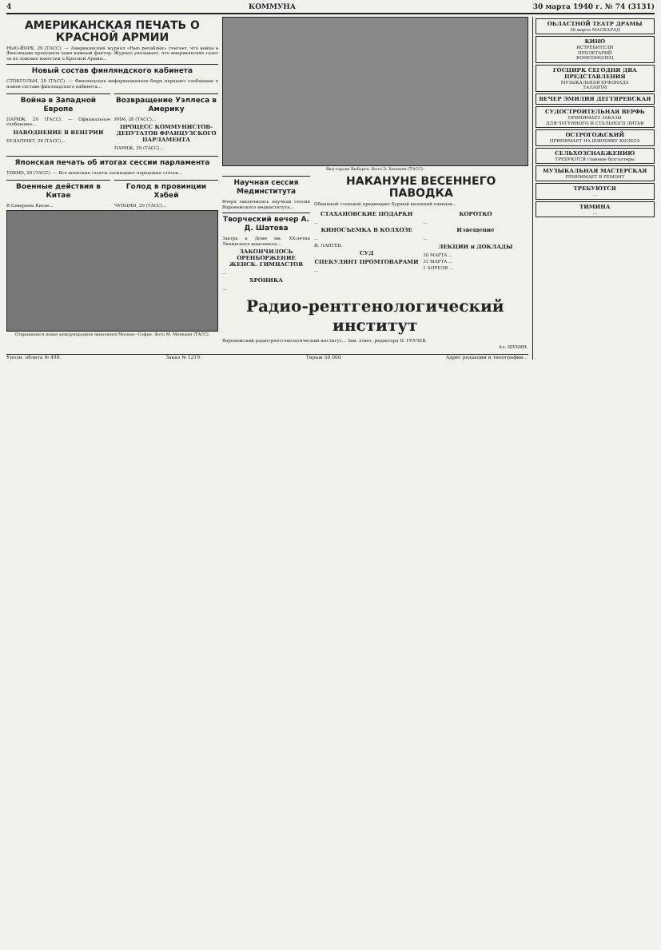4 КОММУНА 30 марта 1940 г. № 74 (3131)
АМЕРИКАНСКАЯ ПЕЧАТЬ О КРАСНОЙ АРМИИ
НЬЮ-ЙОРК, 29 (ТАСС). — Американский журнал «Нью репаблик» считает, что война в Финляндии прояснила один важный фактор. Журнал указывает, что американских газет за их ложные известия о Красной Армии...
Новый состав финляндского кабинета
СТОКГОЛЬМ, 28 (ТАСС). — Финляндское информационное бюро передает сообщение о новом составе финляндского кабинета...
Война в Западной Европе
ПАРИЖ, 29 (ТАСС). — Официальное сообщение...
НАВОДНЕНИЕ В ВЕНГРИИ
БУДАПЕШТ, 28 (ТАСС)...
Возвращение Уэллеса в Америку
РИМ, 28 (ТАСС)...
ПРОЦЕСС КОММУНИСТОВ-ДЕПУТАТОВ ФРАНЦУЗСКОГО ПАРЛАМЕНТА
ПАРИЖ, 29 (ТАСС)...
Японская печать об итогах сессии парламента
ТОКИО, 28 (ТАСС). — Все японские газеты посвящают передовые статьи...
Военные действия в Китае
В Северном Китае...
Голод в провинции Хэбей
ЧУНЦИН, 29 (ТАСС)...
Открывшаяся новая международная авиалиния Москва—София. Фото М. Минкина (ТАСС).
Вид города Выборга. Фото Э. Хаенина (ТАСС).
Научная сессия Мединститута
Вчера закончилась научная сессия Воронежского мединститута...
Творческий вечер А. Д. Шатова
Завтра в Доме им. XX-летия Ленинского комсомола...
ЗАКОНЧИЛОСЬ ОРЕНБОРЖЕНИЕ ЖЕНСК. ГИМНАСТОВ
...
ХРОНИКА
...
НАКАНУНЕ ВЕСЕННЕГО ПАВОДКА
Обманный стоковой предвещает бурный весенний паводок...
СТАХАНОВСКИЕ ПОДАРКИ
...
КИНОСЪЕМКА В КОЛХОЗЕ
...
И. ЛАНТЕВ.
СУД
СПЕКУЛЯНТ ПРОМТОВАРАМИ
...
КОРОТКО
...
Извещение
...
ЛЕКЦИИ и ДОКЛАДЫ
30 МАРТА ...
31 МАРТА ...
1 АПРЕЛЯ ...
Радио-рентгенологический институт
Воронежский радио-рентгенологический институт... Зам. ответ. редактора Н. ГРАЧЕВ.
Ал. ШУБИН.
Уполн. облита № 498. Заказ № 1219. Тираж 50 000 Адрес редакции и типографии...
ОБЛАСТНОЙ ТЕАТР ДРАМЫ
30 марта МАСКАРАД
КИНО
ИСТРЕБИТЕЛИ
ПРОЛЕТАРИЙ
КОМСОМОЛЕЦ
ГОСЦИРК СЕГОДНЯ ДВА ПРЕДСТАВЛЕНИЯ
МУЗЫКАЛЬНАЯ БУФОНАДА
ТАЛАНТИ
ВЕЧЕР ЭМИЛИЯ ДЕГТЯРЕВСКАЯ
СУДОСТРОИТЕЛЬНАЯ ВЕРФЬ
ПРИНИМАЕТ ЗАКАЗЫ
ДЛЯ ЧУГУННОГО И СТАЛЬНОГО ЛИТЬЯ
ОСТРОГОЖСКИЙ
ПРИНИМАЕТ НА ШИНОВКУ КОЛЕСА
СЕЛЬХОЗСНАБЖЕНИЮ
ТРЕБУЮТСЯ главные бухгалтеры
МУЗЫКАЛЬНАЯ МАСТЕРСКАЯ
ПРИНИМАЕТ В РЕМОНТ
ТРЕБУЮТСЯ...
ТИМИНА...